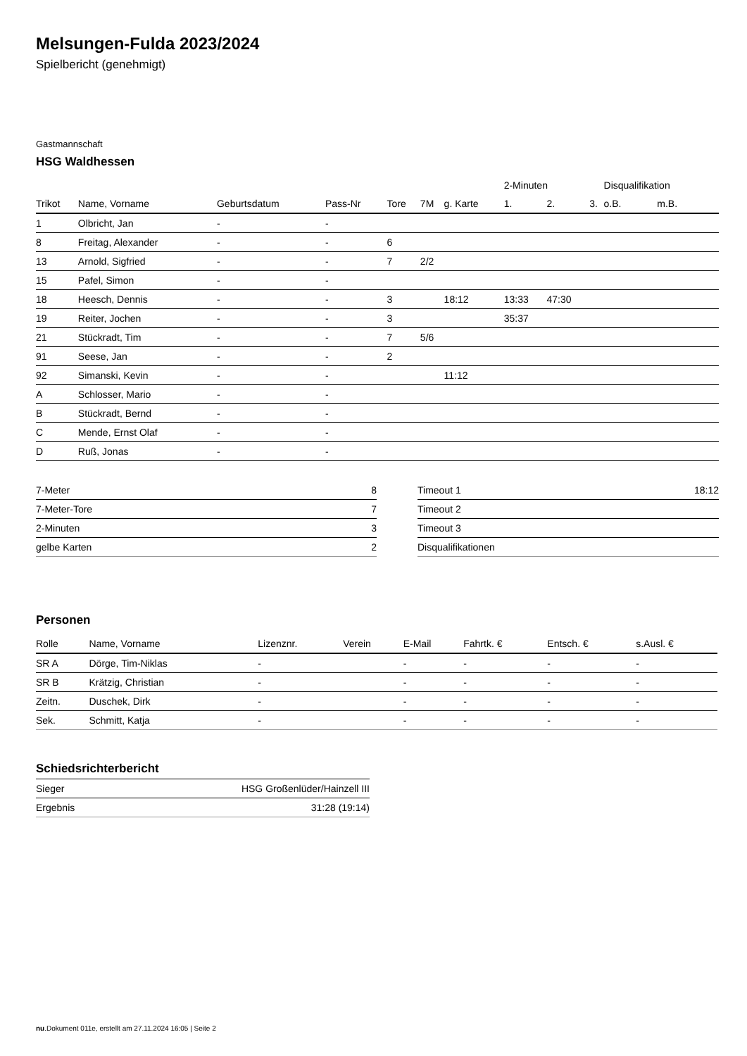Melsungen-Fulda 2023/2024
Spielbericht (genehmigt)
Gastmannschaft
HSG Waldhessen
| | | | | | | | 2-Minuten | | | Disqualifikation | |
| --- | --- | --- | --- | --- | --- | --- | --- | --- | --- | --- | --- |
| Trikot | Name, Vorname | Geburtsdatum | Pass-Nr | Tore | 7M | g. Karte | 1. | 2. | 3. | o.B. | m.B. |
| 1 | Olbricht, Jan | - | - | | | | | | | | |
| 8 | Freitag, Alexander | - | - | 6 | | | | | | | |
| 13 | Arnold, Sigfried | - | - | 7 | 2/2 | | | | | | |
| 15 | Pafel, Simon | - | - | | | | | | | | |
| 18 | Heesch, Dennis | - | - | 3 | | 18:12 | 13:33 | 47:30 | | | |
| 19 | Reiter, Jochen | - | - | 3 | | | 35:37 | | | | |
| 21 | Stückradt, Tim | - | - | 7 | 5/6 | | | | | | |
| 91 | Seese, Jan | - | - | 2 | | | | | | | |
| 92 | Simanski, Kevin | - | - | | | 11:12 | | | | | |
| A | Schlosser, Mario | - | - | | | | | | | | |
| B | Stückradt, Bernd | - | - | | | | | | | | |
| C | Mende, Ernst Olaf | - | - | | | | | | | | |
| D | Ruß, Jonas | - | - | | | | | | | | |
| 7-Meter | 8 |
| 7-Meter-Tore | 7 |
| 2-Minuten | 3 |
| gelbe Karten | 2 |
| Timeout 1 | 18:12 |
| Timeout 2 | |
| Timeout 3 | |
| Disqualifikationen | |
Personen
| Rolle | Name, Vorname | Lizenznr. | Verein | E-Mail | Fahrtk. € | Entsch. € | s.Ausl. € |
| --- | --- | --- | --- | --- | --- | --- | --- |
| SR A | Dörge, Tim-Niklas | - | | - | - | - | - |
| SR B | Krätzig, Christian | - | | - | - | - | - |
| Zeitn. | Duschek, Dirk | - | | - | - | - | - |
| Sek. | Schmitt, Katja | - | | - | - | - | - |
Schiedsrichterbericht
| Sieger | HSG Großenlüder/Hainzell III |
| Ergebnis | 31:28 (19:14) |
nu.Dokument 011e, erstellt am 27.11.2024 16:05 | Seite 2